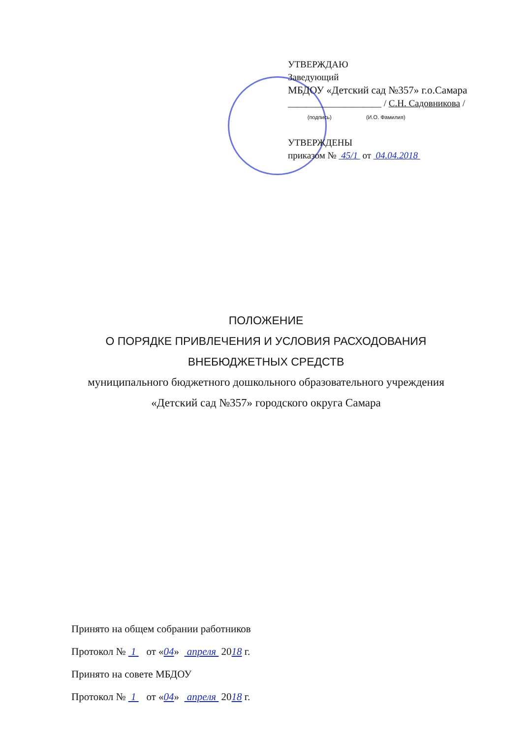УТВЕРЖДАЮ
Заведующий
МБДОУ «Детский сад №357» г.о.Самара
____________________ / С.Н. Садовникова /
(подпись) (И.О. Фамилия)
УТВЕРЖДЕНЫ
приказом № 45/1 от 04.04.2018
ПОЛОЖЕНИЕ
О ПОРЯДКЕ ПРИВЛЕЧЕНИЯ И УСЛОВИЯ РАСХОДОВАНИЯ
ВНЕБЮДЖЕТНЫХ СРЕДСТВ
муниципального бюджетного дошкольного образовательного учреждения
«Детский сад №357» городского округа Самара
Принято на общем собрании работников
Протокол № 1 от «04» апреля 2018 г.
Принято на совете МБДОУ
Протокол № 1 от «04» апреля 2018 г.